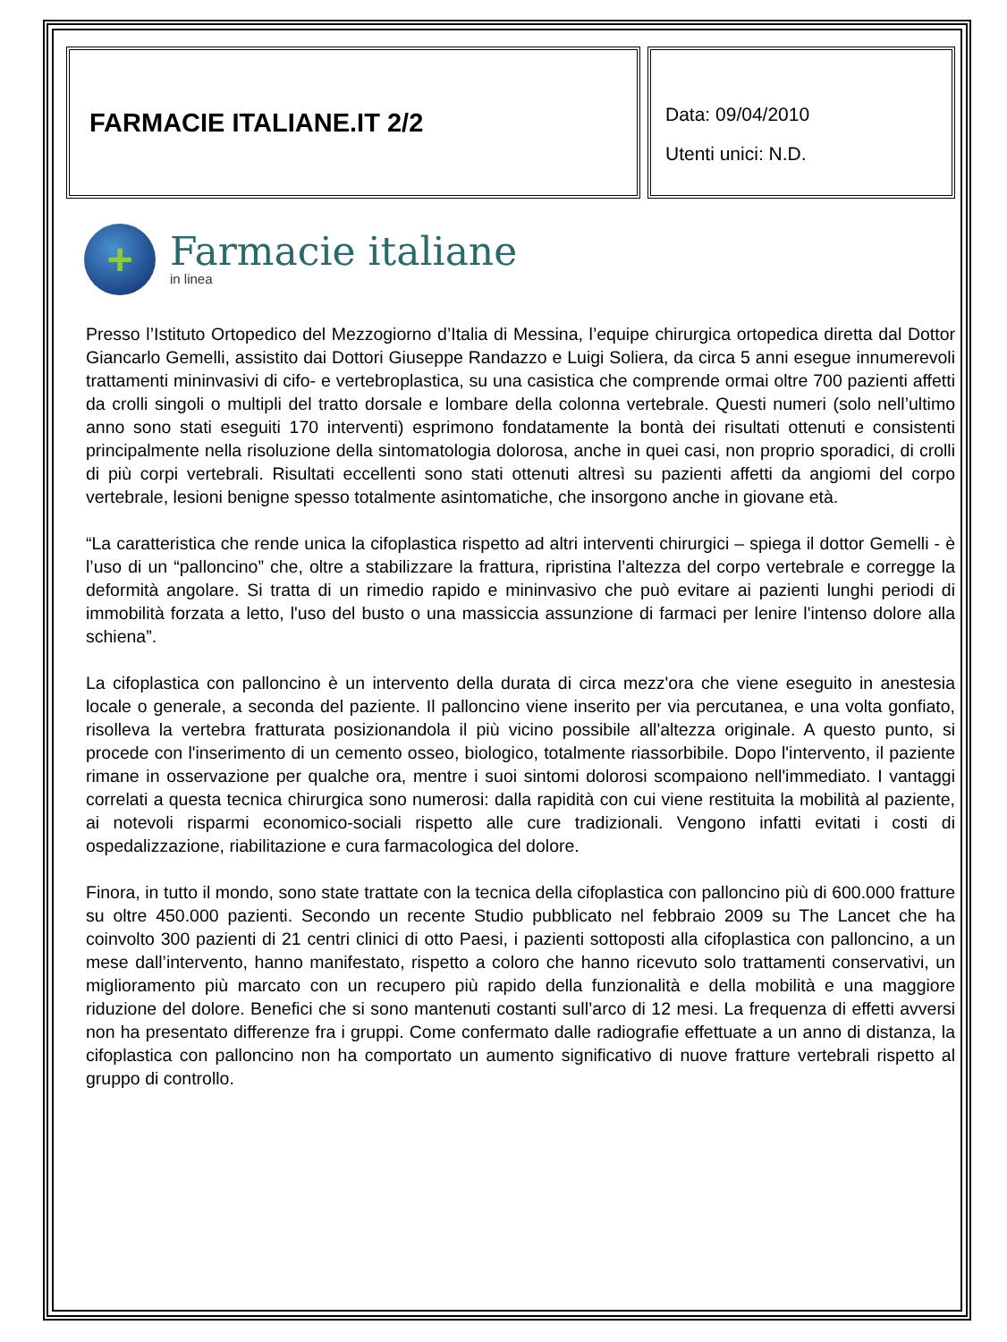FARMACIE ITALIANE.IT 2/2
Data: 09/04/2010
Utenti unici: N.D.
+
Farmacie italiane
in linea
Presso l’Istituto Ortopedico del Mezzogiorno d’Italia di Messina, l’equipe chirurgica ortopedica diretta dal Dottor Giancarlo Gemelli, assistito dai Dottori Giuseppe Randazzo e Luigi Soliera, da circa 5 anni esegue innumerevoli trattamenti mininvasivi di cifo- e vertebroplastica, su una casistica che comprende ormai oltre 700 pazienti affetti da crolli singoli o multipli del tratto dorsale e lombare della colonna vertebrale. Questi numeri (solo nell’ultimo anno sono stati eseguiti 170 interventi) esprimono fondatamente la bontà dei risultati ottenuti e consistenti principalmente nella risoluzione della sintomatologia dolorosa, anche in quei casi, non proprio sporadici, di crolli di più corpi vertebrali. Risultati eccellenti sono stati ottenuti altresì su pazienti affetti da angiomi del corpo vertebrale, lesioni benigne spesso totalmente asintomatiche, che insorgono anche in giovane età.
“La caratteristica che rende unica la cifoplastica rispetto ad altri interventi chirurgici – spiega il dottor Gemelli - è l’uso di un “palloncino” che, oltre a stabilizzare la frattura, ripristina l’altezza del corpo vertebrale e corregge la deformità angolare. Si tratta di un rimedio rapido e mininvasivo che può evitare ai pazienti lunghi periodi di immobilità forzata a letto, l'uso del busto o una massiccia assunzione di farmaci per lenire l'intenso dolore alla schiena”.
La cifoplastica con palloncino è un intervento della durata di circa mezz'ora che viene eseguito in anestesia locale o generale, a seconda del paziente. Il palloncino viene inserito per via percutanea, e una volta gonfiato, risolleva la vertebra fratturata posizionandola il più vicino possibile all'altezza originale. A questo punto, si procede con l'inserimento di un cemento osseo, biologico, totalmente riassorbibile. Dopo l'intervento, il paziente rimane in osservazione per qualche ora, mentre i suoi sintomi dolorosi scompaiono nell'immediato. I vantaggi correlati a questa tecnica chirurgica sono numerosi: dalla rapidità con cui viene restituita la mobilità al paziente, ai notevoli risparmi economico-sociali rispetto alle cure tradizionali. Vengono infatti evitati i costi di ospedalizzazione, riabilitazione e cura farmacologica del dolore.
Finora, in tutto il mondo, sono state trattate con la tecnica della cifoplastica con palloncino più di 600.000 fratture su oltre 450.000 pazienti. Secondo un recente Studio pubblicato nel febbraio 2009 su The Lancet che ha coinvolto 300 pazienti di 21 centri clinici di otto Paesi, i pazienti sottoposti alla cifoplastica con palloncino, a un mese dall’intervento, hanno manifestato, rispetto a coloro che hanno ricevuto solo trattamenti conservativi, un miglioramento più marcato con un recupero più rapido della funzionalità e della mobilità e una maggiore riduzione del dolore. Benefici che si sono mantenuti costanti sull’arco di 12 mesi. La frequenza di effetti avversi non ha presentato differenze fra i gruppi. Come confermato dalle radiografie effettuate a un anno di distanza, la cifoplastica con palloncino non ha comportato un aumento significativo di nuove fratture vertebrali rispetto al gruppo di controllo.